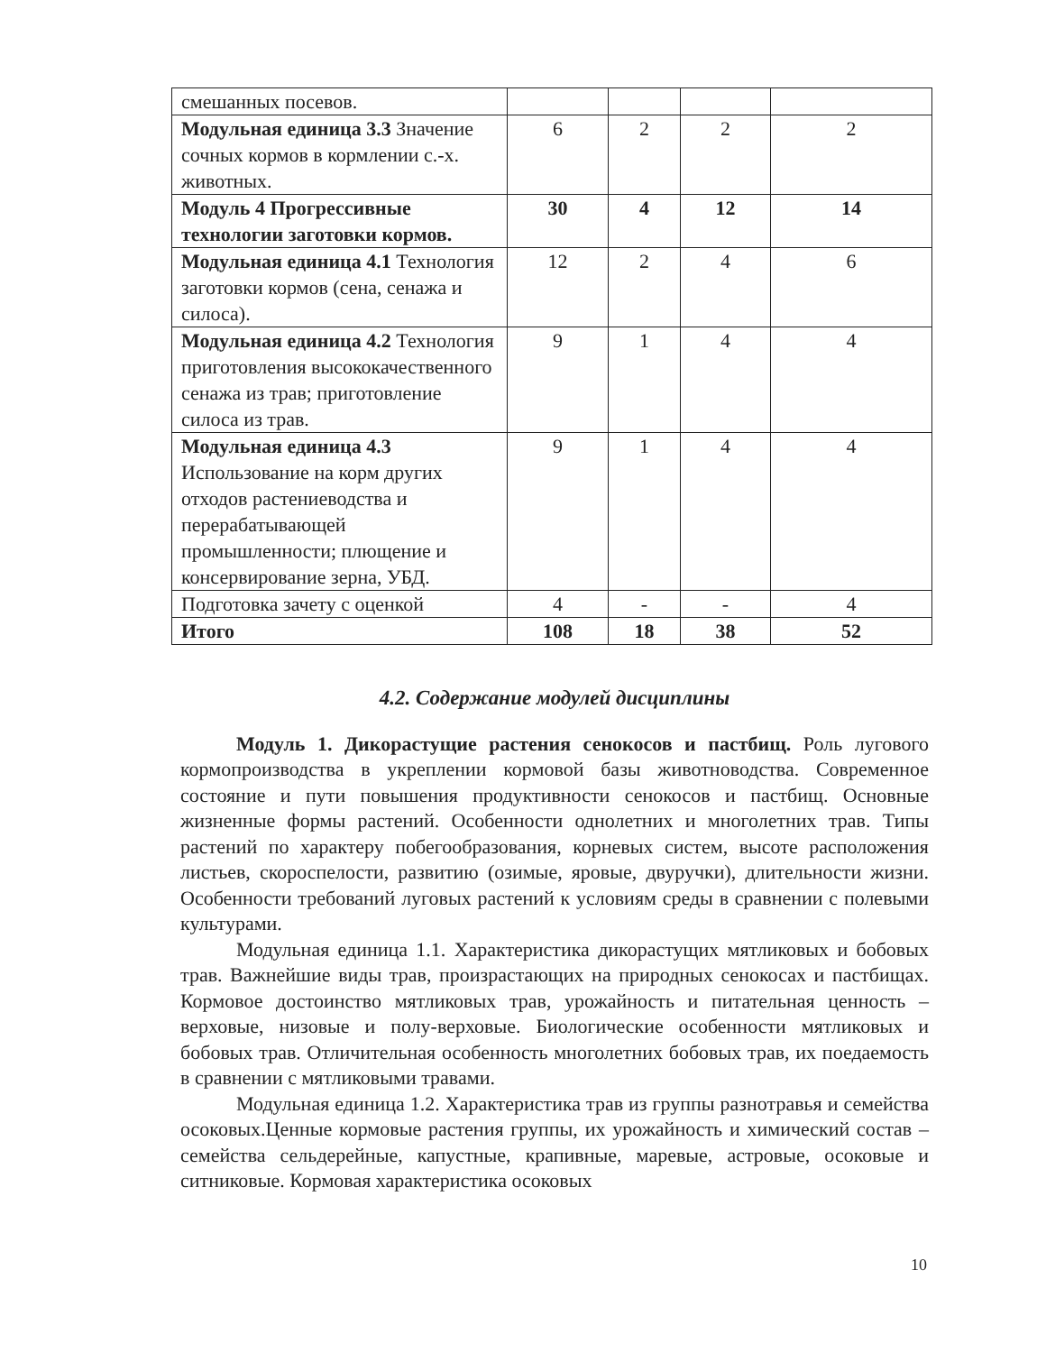| смешанных посевов. | | | | |
| Модульная единица 3.3 Значение сочных кормов в кормлении с.-х. животных. | 6 | 2 | 2 | 2 |
| Модуль 4 Прогрессивные технологии заготовки кормов. | 30 | 4 | 12 | 14 |
| Модульная единица 4.1 Технология заготовки кормов (сена, сенажа и силоса). | 12 | 2 | 4 | 6 |
| Модульная единица 4.2 Технология приготовления высококачественного сенажа из трав; приготовление силоса из трав. | 9 | 1 | 4 | 4 |
| Модульная единица 4.3 Использование на корм других отходов растениеводства и перерабатывающей промышленности; плющение и консервирование зерна, УБД. | 9 | 1 | 4 | 4 |
| Подготовка зачету с оценкой | 4 | - | - | 4 |
| Итого | 108 | 18 | 38 | 52 |
4.2. Содержание модулей дисциплины
Модуль 1. Дикорастущие растения сенокосов и пастбищ. Роль лугового кормопроизводства в укреплении кормовой базы животноводства. Современное состояние и пути повышения продуктивности сенокосов и пастбищ. Основные жизненные формы растений. Особенности однолетних и многолетних трав. Типы растений по характеру побегообразования, корневых систем, высоте расположения листьев, скороспелости, развитию (озимые, яровые, двуручки), длительности жизни. Особенности требований луговых растений к условиям среды в сравнении с полевыми культурами.
Модульная единица 1.1. Характеристика дикорастущих мятликовых и бобовых трав. Важнейшие виды трав, произрастающих на природных сенокосах и пастбищах. Кормовое достоинство мятликовых трав, урожайность и питательная ценность – верховые, низовые и полу-верховые. Биологические особенности мятликовых и бобовых трав. Отличительная особенность многолетних бобовых трав, их поедаемость в сравнении с мятликовыми травами.
Модульная единица 1.2. Характеристика трав из группы разнотравья и семейства осоковых.Ценные кормовые растения группы, их урожайность и химический состав – семейства сельдерейные, капустные, крапивные, маревые, астровые, осоковые и ситниковые. Кормовая характеристика осоковых
10